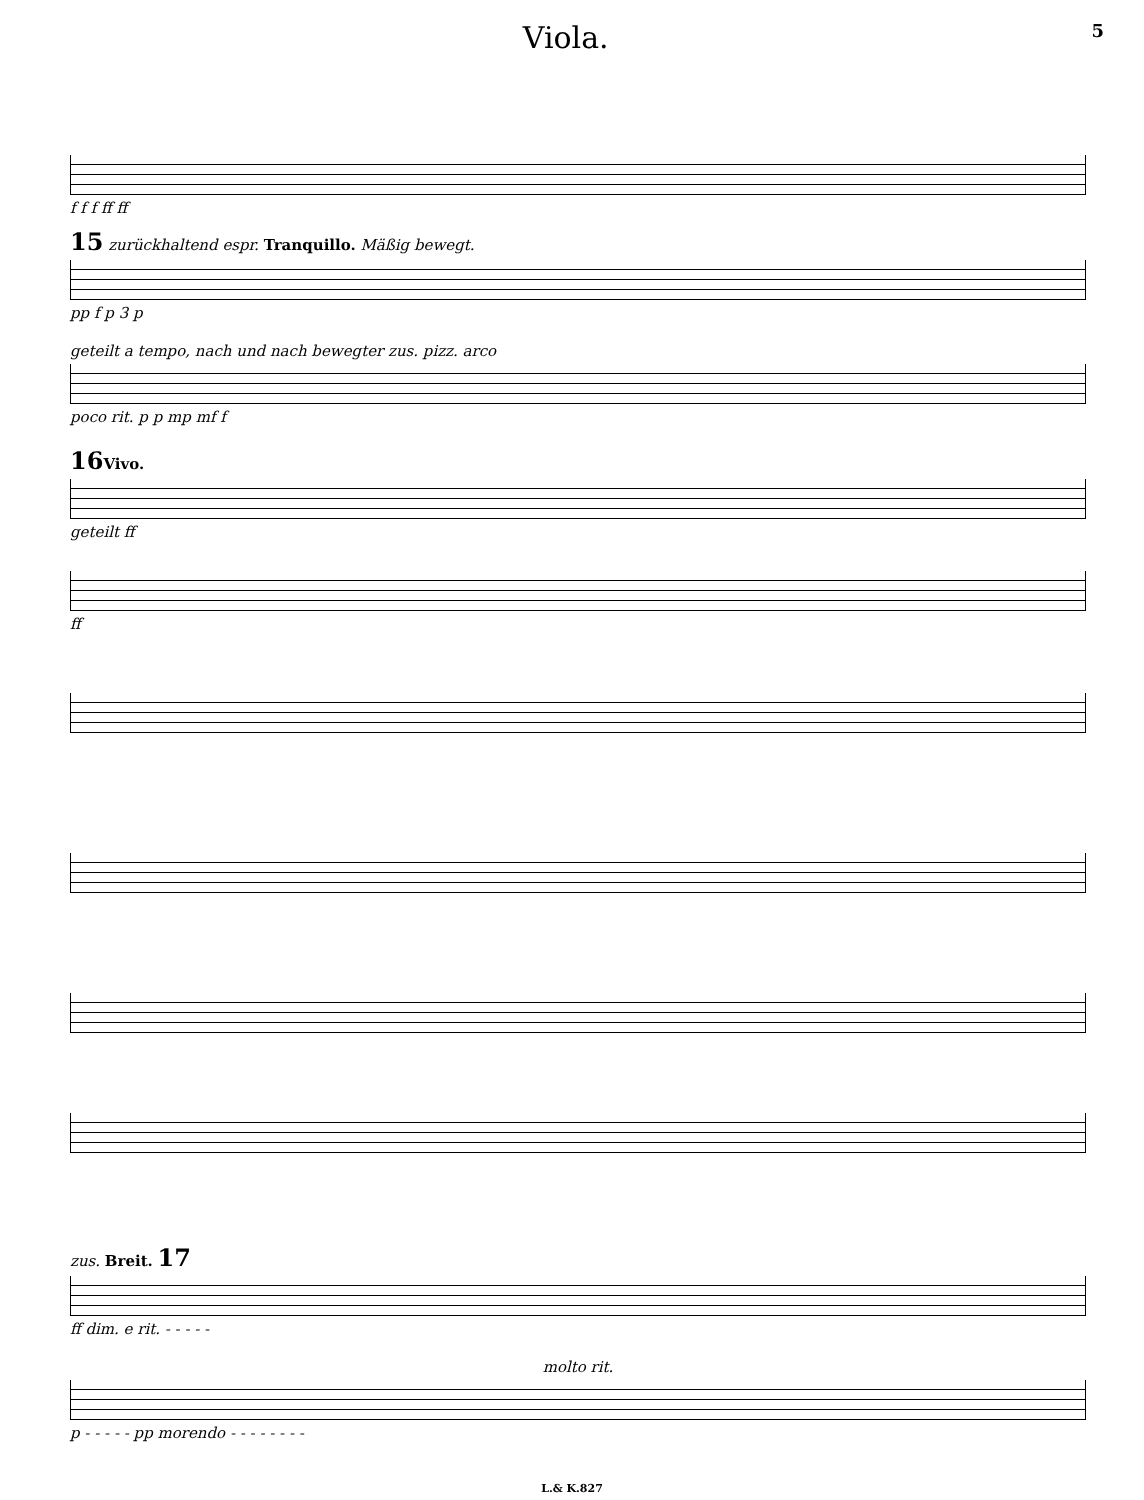Viola.
5
f f f ff ff
15 zurückhaltend espr. Tranquillo. Mäßig bewegt.
pp f p 3 p
geteilt a tempo, nach und nach bewegter zus. pizz. arco
poco rit. p p mp mf f
16 Vivo.
geteilt ff
ff
zus. Breit. 17
ff dim. e rit. - - - - -
molto rit.
p - - - - - pp morendo - - - - - - - -
L.& K.827